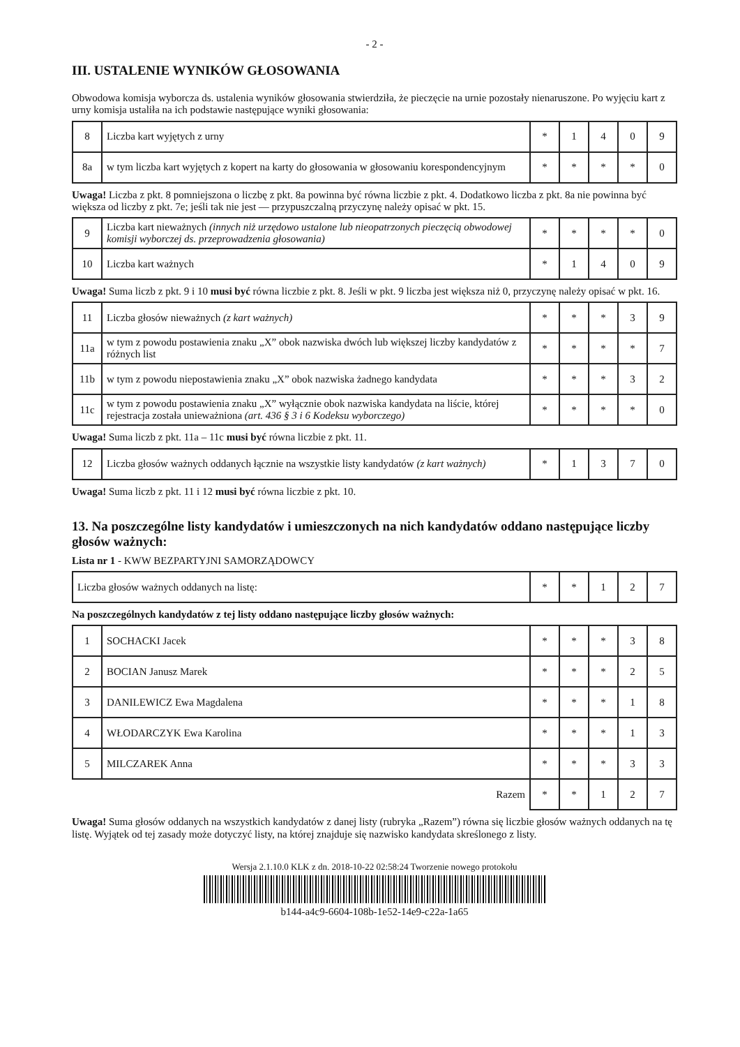- 2 -
III. USTALENIE WYNIKÓW GŁOSOWANIA
Obwodowa komisja wyborcza ds. ustalenia wyników głosowania stwierdziła, że pieczęcie na urnie pozostały nienaruszone. Po wyjęciu kart z urny komisja ustaliła na ich podstawie następujące wyniki głosowania:
| 8 | Liczba kart wyjętych z urny | * | 1 | 4 | 0 | 9 |
| 8a | w tym liczba kart wyjętych z kopert na karty do głosowania w głosowaniu korespondencyjnym | * | * | * | * | 0 |
Uwaga! Liczba z pkt. 8 pomniejszona o liczbę z pkt. 8a powinna być równa liczbie z pkt. 4. Dodatkowo liczba z pkt. 8a nie powinna być większa od liczby z pkt. 7e; jeśli tak nie jest — przypuszczalną przyczynę należy opisać w pkt. 15.
| 9 | Liczba kart nieważnych (innych niż urzędowo ustalone lub nieopatrzonych pieczęcią obwodowej komisji wyborczej ds. przeprowadzenia głosowania) | * | * | * | * | 0 |
| 10 | Liczba kart ważnych | * | 1 | 4 | 0 | 9 |
Uwaga! Suma liczb z pkt. 9 i 10 musi być równa liczbie z pkt. 8. Jeśli w pkt. 9 liczba jest większa niż 0, przyczynę należy opisać w pkt. 16.
| 11 | Liczba głosów nieważnych (z kart ważnych) | * | * | * | 3 | 9 |
| 11a | w tym z powodu postawienia znaku „X” obok nazwiska dwóch lub większej liczby kandydatów z różnych list | * | * | * | * | 7 |
| 11b | w tym z powodu niepostawienia znaku „X” obok nazwiska żadnego kandydata | * | * | * | 3 | 2 |
| 11c | w tym z powodu postawienia znaku „X” wyłącznie obok nazwiska kandydata na liście, której rejestracja została unieważniona (art. 436 § 3 i 6 Kodeksu wyborczego) | * | * | * | * | 0 |
Uwaga! Suma liczb z pkt. 11a – 11c musi być równa liczbie z pkt. 11.
| 12 | Liczba głosów ważnych oddanych łącznie na wszystkie listy kandydatów (z kart ważnych) | * | 1 | 3 | 7 | 0 |
Uwaga! Suma liczb z pkt. 11 i 12 musi być równa liczbie z pkt. 10.
13. Na poszczególne listy kandydatów i umieszczonych na nich kandydatów oddano następujące liczby głosów ważnych:
Lista nr 1 - KWW BEZPARTYJNI SAMORZĄDOWCY
| Liczba głosów ważnych oddanych na listę: | * | * | 1 | 2 | 7 |
Na poszczególnych kandydatów z tej listy oddano następujące liczby głosów ważnych:
| 1 | SOCHACKI Jacek | * | * | * | 3 | 8 |
| 2 | BOCIAN Janusz Marek | * | * | * | 2 | 5 |
| 3 | DANILEWICZ Ewa Magdalena | * | * | * | 1 | 8 |
| 4 | WŁODARCZYK Ewa Karolina | * | * | * | 1 | 3 |
| 5 | MILCZAREK Anna | * | * | * | 3 | 3 |
| Razem | | * | * | 1 | 2 | 7 |
Uwaga! Suma głosów oddanych na wszystkich kandydatów z danej listy (rubryka „Razem”) równa się liczbie głosów ważnych oddanych na tę listę. Wyjątek od tej zasady może dotyczyć listy, na której znajduje się nazwisko kandydata skreślonego z listy.
Wersja 2.1.10.0 KLK z dn. 2018-10-22 02:58:24 Tworzenie nowego protokołu
b144-a4c9-6604-108b-1e52-14e9-c22a-1a65